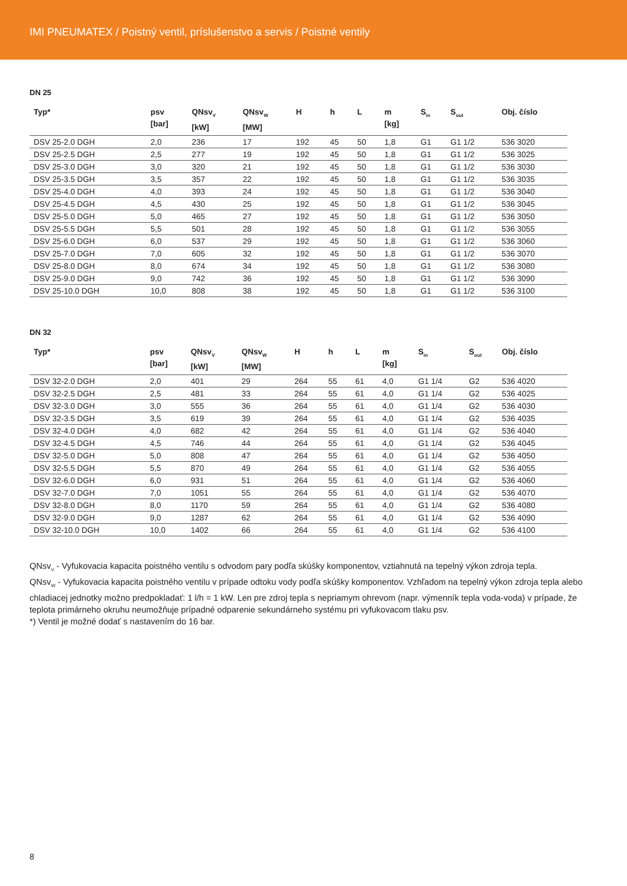IMI PNEUMATEX / Poistný ventil, príslušenstvo a servis / Poistné ventily
DN 25
| Typ* | psv [bar] | QNsv<sub>V</sub> [kW] | QNsv<sub>W</sub> [MW] | H | h | L | m [kg] | S<sub>in</sub> | S<sub>out</sub> | Obj. číslo |
| --- | --- | --- | --- | --- | --- | --- | --- | --- | --- | --- |
| DSV 25-2.0 DGH | 2,0 | 236 | 17 | 192 | 45 | 50 | 1,8 | G1 | G1 1/2 | 536 3020 |
| DSV 25-2.5 DGH | 2,5 | 277 | 19 | 192 | 45 | 50 | 1,8 | G1 | G1 1/2 | 536 3025 |
| DSV 25-3.0 DGH | 3,0 | 320 | 21 | 192 | 45 | 50 | 1,8 | G1 | G1 1/2 | 536 3030 |
| DSV 25-3.5 DGH | 3,5 | 357 | 22 | 192 | 45 | 50 | 1,8 | G1 | G1 1/2 | 536 3035 |
| DSV 25-4.0 DGH | 4,0 | 393 | 24 | 192 | 45 | 50 | 1,8 | G1 | G1 1/2 | 536 3040 |
| DSV 25-4.5 DGH | 4,5 | 430 | 25 | 192 | 45 | 50 | 1,8 | G1 | G1 1/2 | 536 3045 |
| DSV 25-5.0 DGH | 5,0 | 465 | 27 | 192 | 45 | 50 | 1,8 | G1 | G1 1/2 | 536 3050 |
| DSV 25-5.5 DGH | 5,5 | 501 | 28 | 192 | 45 | 50 | 1,8 | G1 | G1 1/2 | 536 3055 |
| DSV 25-6.0 DGH | 6,0 | 537 | 29 | 192 | 45 | 50 | 1,8 | G1 | G1 1/2 | 536 3060 |
| DSV 25-7.0 DGH | 7,0 | 605 | 32 | 192 | 45 | 50 | 1,8 | G1 | G1 1/2 | 536 3070 |
| DSV 25-8.0 DGH | 8,0 | 674 | 34 | 192 | 45 | 50 | 1,8 | G1 | G1 1/2 | 536 3080 |
| DSV 25-9.0 DGH | 9,0 | 742 | 36 | 192 | 45 | 50 | 1,8 | G1 | G1 1/2 | 536 3090 |
| DSV 25-10.0 DGH | 10,0 | 808 | 38 | 192 | 45 | 50 | 1,8 | G1 | G1 1/2 | 536 3100 |
DN 32
| Typ* | psv [bar] | QNsv<sub>V</sub> [kW] | QNsv<sub>W</sub> [MW] | H | h | L | m [kg] | S<sub>in</sub> | S<sub>out</sub> | Obj. číslo |
| --- | --- | --- | --- | --- | --- | --- | --- | --- | --- | --- |
| DSV 32-2.0 DGH | 2,0 | 401 | 29 | 264 | 55 | 61 | 4,0 | G1 1/4 | G2 | 536 4020 |
| DSV 32-2.5 DGH | 2,5 | 481 | 33 | 264 | 55 | 61 | 4,0 | G1 1/4 | G2 | 536 4025 |
| DSV 32-3.0 DGH | 3,0 | 555 | 36 | 264 | 55 | 61 | 4,0 | G1 1/4 | G2 | 536 4030 |
| DSV 32-3.5 DGH | 3,5 | 619 | 39 | 264 | 55 | 61 | 4,0 | G1 1/4 | G2 | 536 4035 |
| DSV 32-4.0 DGH | 4,0 | 682 | 42 | 264 | 55 | 61 | 4,0 | G1 1/4 | G2 | 536 4040 |
| DSV 32-4.5 DGH | 4,5 | 746 | 44 | 264 | 55 | 61 | 4,0 | G1 1/4 | G2 | 536 4045 |
| DSV 32-5.0 DGH | 5,0 | 808 | 47 | 264 | 55 | 61 | 4,0 | G1 1/4 | G2 | 536 4050 |
| DSV 32-5.5 DGH | 5,5 | 870 | 49 | 264 | 55 | 61 | 4,0 | G1 1/4 | G2 | 536 4055 |
| DSV 32-6.0 DGH | 6,0 | 931 | 51 | 264 | 55 | 61 | 4,0 | G1 1/4 | G2 | 536 4060 |
| DSV 32-7.0 DGH | 7,0 | 1051 | 55 | 264 | 55 | 61 | 4,0 | G1 1/4 | G2 | 536 4070 |
| DSV 32-8.0 DGH | 8,0 | 1170 | 59 | 264 | 55 | 61 | 4,0 | G1 1/4 | G2 | 536 4080 |
| DSV 32-9.0 DGH | 9,0 | 1287 | 62 | 264 | 55 | 61 | 4,0 | G1 1/4 | G2 | 536 4090 |
| DSV 32-10.0 DGH | 10,0 | 1402 | 66 | 264 | 55 | 61 | 4,0 | G1 1/4 | G2 | 536 4100 |
QNsv<sub>V</sub> - Vyfukovacia kapacita poistného ventilu s odvodom pary podľa skúšky komponentov, vztiahnutá na tepelný výkon zdroja tepla.
QNsv<sub>W</sub> - Vyfukovacia kapacita poistného ventilu v prípade odtoku vody podľa skúšky komponentov. Vzhľadom na tepelný výkon zdroja tepla alebo chladiacej jednotky možno predpokladať: 1 l/h = 1 kW. Len pre zdroj tepla s nepriamym ohrevom (napr. výmenník tepla voda-voda) v prípade, že teplota primárneho okruhu neumožňuje prípadné odparenie sekundárneho systému pri vyfukovacom tlaku psv.
*) Ventil je možné dodať s nastavením do 16 bar.
8